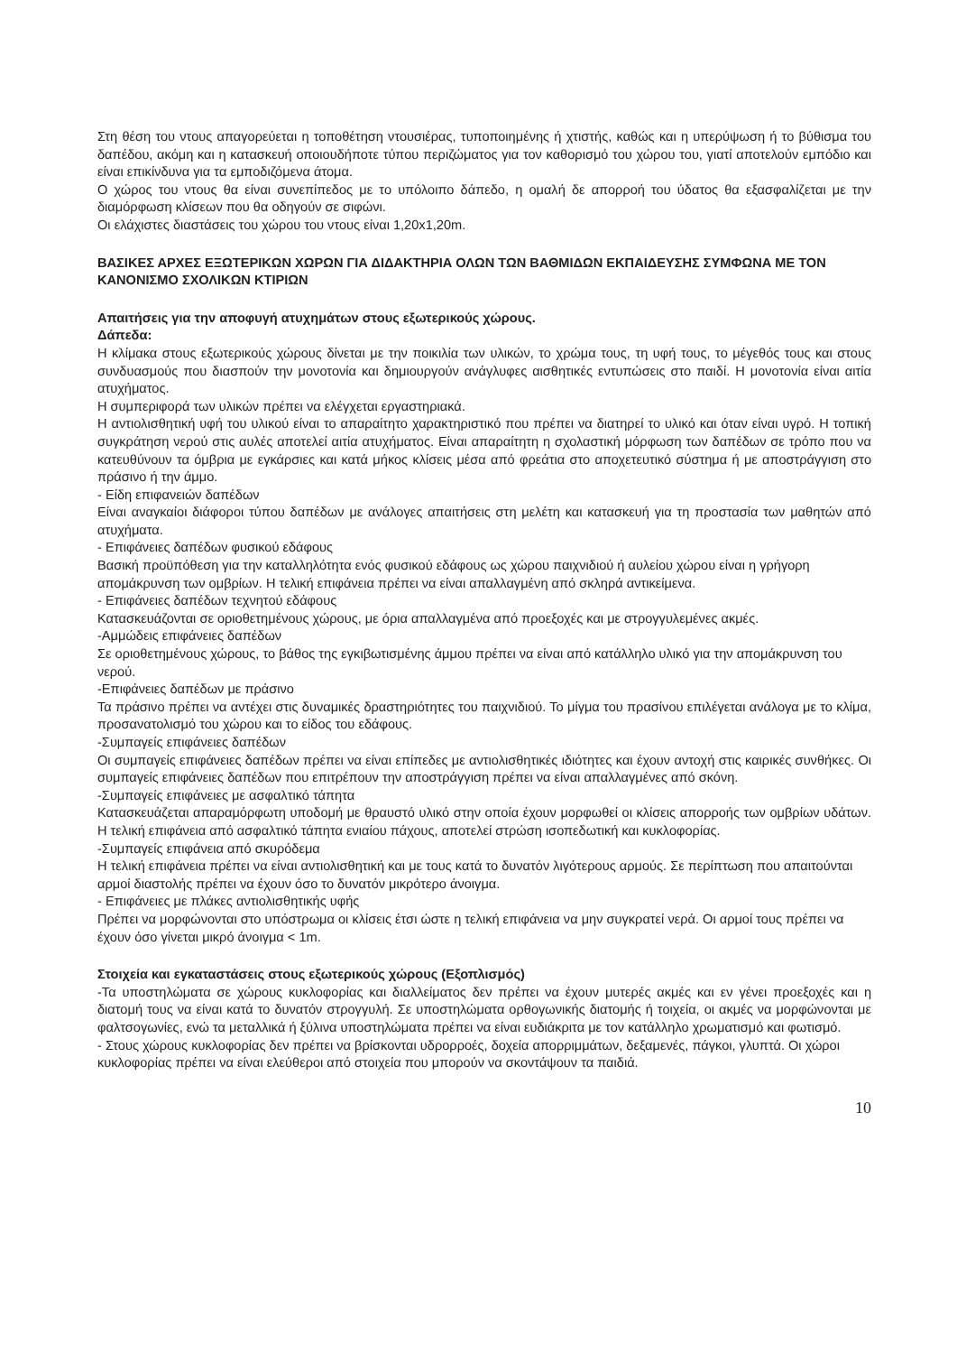Στη θέση του ντους απαγορεύεται η τοποθέτηση ντουσιέρας, τυποποιημένης ή χτιστής, καθώς και η υπερύψωση ή το βύθισμα του δαπέδου, ακόμη και η κατασκευή οποιουδήποτε τύπου περιζώματος για τον καθορισμό του χώρου του, γιατί αποτελούν εμπόδιο και είναι επικίνδυνα για τα εμποδιζόμενα άτομα.
Ο χώρος του ντους θα είναι συνεπίπεδος με το υπόλοιπο δάπεδο, η ομαλή δε απορροή του ύδατος θα εξασφαλίζεται με την διαμόρφωση κλίσεων που θα οδηγούν σε σιφώνι.
Οι ελάχιστες διαστάσεις του χώρου του ντους είναι 1,20x1,20m.
ΒΑΣΙΚΕΣ ΑΡΧΕΣ ΕΞΩΤΕΡΙΚΩΝ ΧΩΡΩΝ ΓΙΑ ΔΙΔΑΚΤΗΡΙΑ ΟΛΩΝ ΤΩΝ ΒΑΘΜΙΔΩΝ ΕΚΠΑΙΔΕΥΣΗΣ ΣΥΜΦΩΝΑ ΜΕ ΤΟΝ ΚΑΝΟΝΙΣΜΟ ΣΧΟΛΙΚΩΝ ΚΤΙΡΙΩΝ
Απαιτήσεις για την αποφυγή ατυχημάτων στους εξωτερικούς χώρους.
Δάπεδα:
Η κλίμακα στους εξωτερικούς χώρους δίνεται με την ποικιλία των υλικών, το χρώμα τους, τη υφή τους, το μέγεθός τους και στους συνδυασμούς που διασπούν την μονοτονία και δημιουργούν ανάγλυφες αισθητικές εντυπώσεις στο παιδί. Η μονοτονία είναι αιτία ατυχήματος.
Η συμπεριφορά των υλικών πρέπει να ελέγχεται εργαστηριακά.
Η αντιολισθητική υφή του υλικού είναι το απαραίτητο χαρακτηριστικό που πρέπει να διατηρεί το υλικό και όταν είναι υγρό. Η τοπική συγκράτηση νερού στις αυλές αποτελεί αιτία ατυχήματος. Είναι απαραίτητη η σχολαστική μόρφωση των δαπέδων σε τρόπο που να κατευθύνουν τα όμβρια με εγκάρσιες και κατά μήκος κλίσεις μέσα από φρεάτια στο αποχετευτικό σύστημα ή με αποστράγγιση στο πράσινο ή την άμμο.
- Είδη επιφανειών δαπέδων
Είναι αναγκαίοι διάφοροι τύπου δαπέδων με ανάλογες απαιτήσεις στη μελέτη και κατασκευή για τη προστασία των μαθητών από ατυχήματα.
- Επιφάνειες δαπέδων φυσικού εδάφους
Βασική προϋπόθεση για την καταλληλότητα ενός φυσικού εδάφους ως χώρου παιχνιδιού ή αυλείου χώρου είναι η γρήγορη απομάκρυνση των ομβρίων. Η τελική επιφάνεια πρέπει να είναι απαλλαγμένη από σκληρά αντικείμενα.
- Επιφάνειες δαπέδων τεχνητού εδάφους
Κατασκευάζονται σε οριοθετημένους χώρους, με όρια απαλλαγμένα από προεξοχές και με στρογγυλεμένες ακμές.
-Αμμώδεις επιφάνειες δαπέδων
Σε οριοθετημένους χώρους, το βάθος της εγκιβωτισμένης άμμου πρέπει να είναι από κατάλληλο υλικό για την απομάκρυνση του νερού.
-Επιφάνειες δαπέδων με πράσινο
Τα πράσινο πρέπει να αντέχει στις δυναμικές δραστηριότητες του παιχνιδιού. Το μίγμα του πρασίνου επιλέγεται ανάλογα με το κλίμα, προσανατολισμό του χώρου και το είδος του εδάφους.
-Συμπαγείς επιφάνειες δαπέδων
Οι συμπαγείς επιφάνειες δαπέδων πρέπει να είναι επίπεδες με αντιολισθητικές ιδιότητες και έχουν αντοχή στις καιρικές συνθήκες. Οι συμπαγείς επιφάνειες δαπέδων που επιτρέπουν την αποστράγγιση πρέπει να είναι απαλλαγμένες από σκόνη.
-Συμπαγείς επιφάνειες με ασφαλτικό τάπητα
Κατασκευάζεται απαραμόρφωτη υποδομή με θραυστό υλικό στην οποία έχουν μορφωθεί οι κλίσεις απορροής των ομβρίων υδάτων. Η τελική επιφάνεια από ασφαλτικό τάπητα ενιαίου πάχους, αποτελεί στρώση ισοπεδωτική και κυκλοφορίας.
-Συμπαγείς επιφάνεια από σκυρόδεμα
Η τελική επιφάνεια πρέπει να είναι αντιολισθητική και με τους κατά το δυνατόν λιγότερους αρμούς. Σε περίπτωση που απαιτούνται αρμοί διαστολής πρέπει να έχουν όσο το δυνατόν μικρότερο άνοιγμα.
- Επιφάνειες με πλάκες αντιολισθητικής υφής
Πρέπει να μορφώνονται στο υπόστρωμα οι κλίσεις έτσι ώστε η τελική επιφάνεια να μην συγκρατεί νερά. Οι αρμοί τους πρέπει να έχουν όσο γίνεται μικρό άνοιγμα < 1m.
Στοιχεία και εγκαταστάσεις στους εξωτερικούς χώρους (Εξοπλισμός)
-Τα υποστηλώματα σε χώρους κυκλοφορίας και διαλλείματος δεν πρέπει να έχουν μυτερές ακμές και εν γένει προεξοχές και η διατομή τους να είναι κατά το δυνατόν στρογγυλή. Σε υποστηλώματα ορθογωνικής διατομής ή τοιχεία, οι ακμές να μορφώνονται με φαλτσογωνίες, ενώ τα μεταλλικά ή ξύλινα υποστηλώματα πρέπει να είναι ευδιάκριτα με τον κατάλληλο χρωματισμό και φωτισμό.
- Στους χώρους κυκλοφορίας δεν πρέπει να βρίσκονται υδρορροές, δοχεία απορριμμάτων, δεξαμενές, πάγκοι, γλυπτά. Οι χώροι κυκλοφορίας πρέπει να είναι ελεύθεροι από στοιχεία που μπορούν να σκοντάψουν τα παιδιά.
10